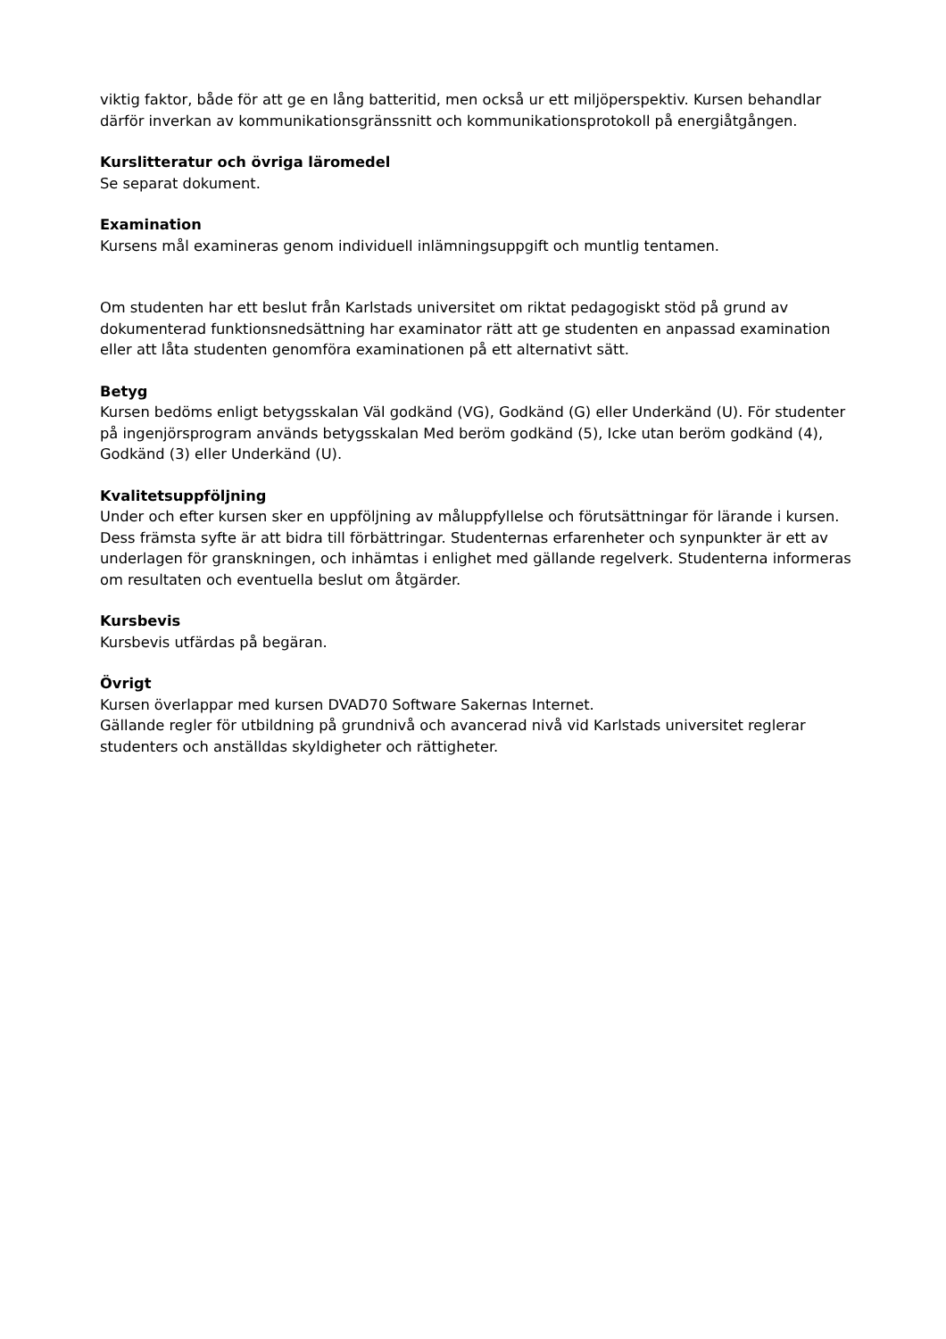viktig faktor, både för att ge en lång batteritid, men också ur ett miljöperspektiv. Kursen behandlar därför inverkan av kommunikationsgränssnitt och kommunikationsprotokoll på energiåtgången.
Kurslitteratur och övriga läromedel
Se separat dokument.
Examination
Kursens mål examineras genom individuell inlämningsuppgift och muntlig tentamen.
Om studenten har ett beslut från Karlstads universitet om riktat pedagogiskt stöd på grund av dokumenterad funktionsnedsättning har examinator rätt att ge studenten en anpassad examination eller att låta studenten genomföra examinationen på ett alternativt sätt.
Betyg
Kursen bedöms enligt betygsskalan Väl godkänd (VG), Godkänd (G) eller Underkänd (U). För studenter på ingenjörsprogram används betygsskalan Med beröm godkänd (5), Icke utan beröm godkänd (4), Godkänd (3) eller Underkänd (U).
Kvalitetsuppföljning
Under och efter kursen sker en uppföljning av måluppfyllelse och förutsättningar för lärande i kursen. Dess främsta syfte är att bidra till förbättringar. Studenternas erfarenheter och synpunkter är ett av underlagen för granskningen, och inhämtas i enlighet med gällande regelverk. Studenterna informeras om resultaten och eventuella beslut om åtgärder.
Kursbevis
Kursbevis utfärdas på begäran.
Övrigt
Kursen överlappar med kursen DVAD70 Software Sakernas Internet.
Gällande regler för utbildning på grundnivå och avancerad nivå vid Karlstads universitet reglerar studenters och anställdas skyldigheter och rättigheter.